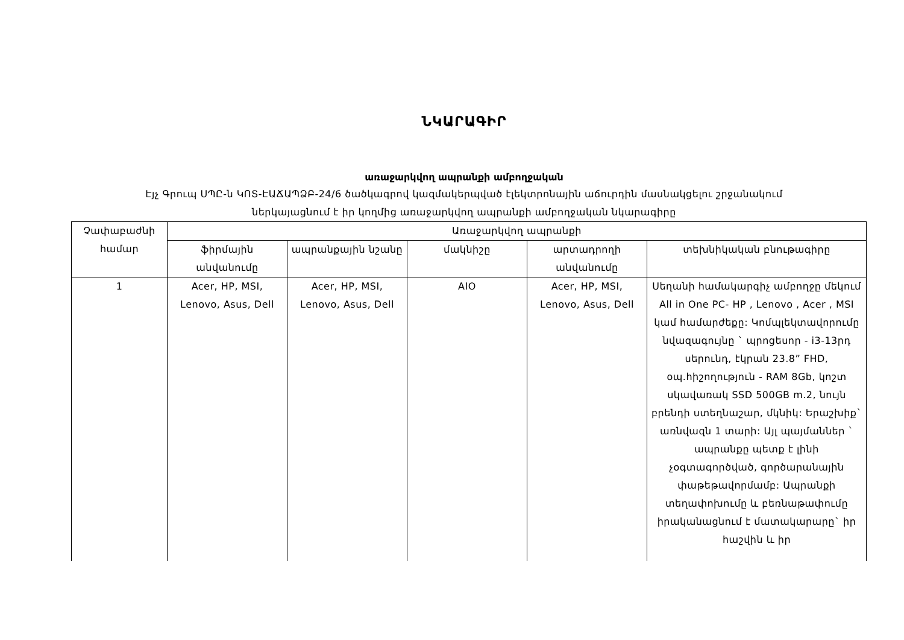ՆԿԱՐԱԳԻՐ
առաջարկվող ապրանքի ամբողջական
Էյչ Գրուպ ՍՊԸ-ն ԿՈՏ-ԷԱՃԱՊՁԲ-24/6 ծածկագրով կազմակերպված էլեկտրոնային աճուրդին մասնակցելու շրջանակում
ներկայացնում է իր կողմից առաջարկվող ապրանքի ամբողջական նկարագիրը
| Չափաբաժնի համար | Առաջարկվող ապրանքի | | | | |
| --- | --- | --- | --- | --- | --- |
| | ֆիրմային անվանումը | ապրանքային նշանը | մակնիշը | արտադրողի անվանումը | տեխնիկական բնութագիրը |
| 1 | Acer, HP, MSI, Lenovo, Asus, Dell | Acer, HP, MSI, Lenovo, Asus, Dell | AIO | Acer, HP, MSI, Lenovo, Asus, Dell | Սեղանի համակարգիչ ամբողջը մեկում All in One PC- HP , Lenovo , Acer , MSI կամ համարժեքը: Կոմպլեկտավորումը նվազագույնը ` պրոցեսոր - i3-13րդ սերունդ, էկրան 23.8” FHD, օպ.հիշողություն - RAM 8Gb, կոշտ սկավառակ SSD 500GB m.2, նույն բրենդի ստեղնաշար, մկնիկ: Երաշխիք` առնվազն 1 տարի: Այլ պայմաններ ` ապրանքը պետք է լինի չօգտագործված, գործարանային փաթեթավորմամբ: Ապրանքի տեղափոխումը և բեռնաթափումը իրականացնում է մատակարարը` իր հաշվին և իր |